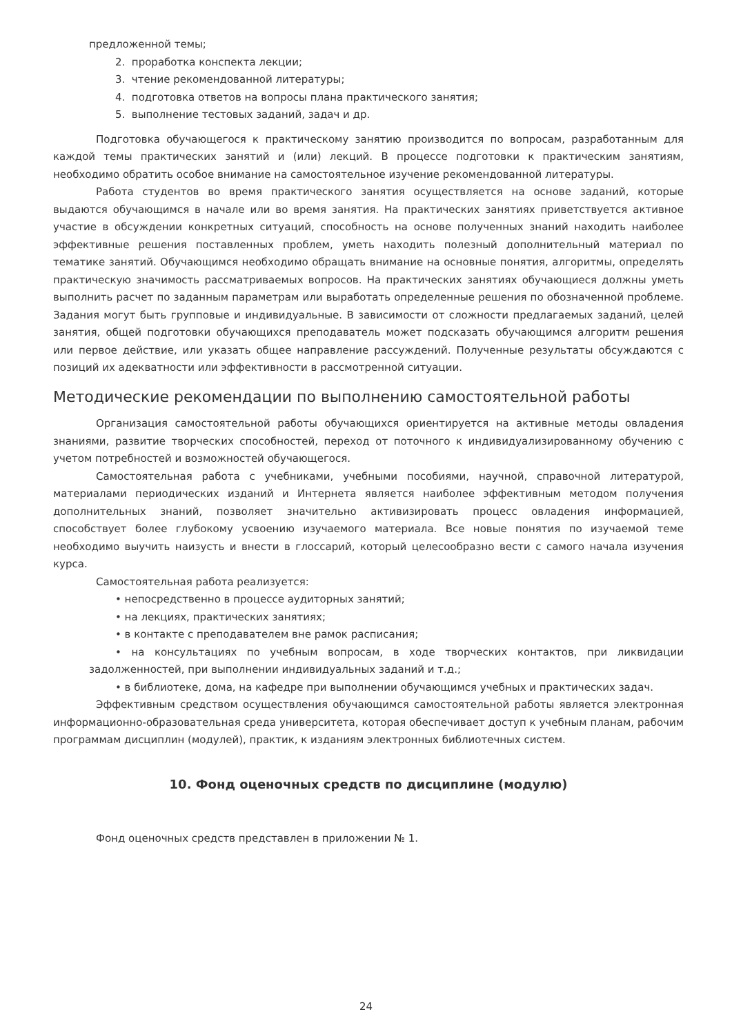предложенной темы;
2. проработка конспекта лекции;
3. чтение рекомендованной литературы;
4. подготовка ответов на вопросы плана практического занятия;
5. выполнение тестовых заданий, задач и др.
Подготовка обучающегося к практическому занятию производится по вопросам, разработанным для каждой темы практических занятий и (или) лекций. В процессе подготовки к практическим занятиям, необходимо обратить особое внимание на самостоятельное изучение рекомендованной литературы.
Работа студентов во время практического занятия осуществляется на основе заданий, которые выдаются обучающимся в начале или во время занятия. На практических занятиях приветствуется активное участие в обсуждении конкретных ситуаций, способность на основе полученных знаний находить наиболее эффективные решения поставленных проблем, уметь находить полезный дополнительный материал по тематике занятий. Обучающимся необходимо обращать внимание на основные понятия, алгоритмы, определять практическую значимость рассматриваемых вопросов. На практических занятиях обучающиеся должны уметь выполнить расчет по заданным параметрам или выработать определенные решения по обозначенной проблеме. Задания могут быть групповые и индивидуальные. В зависимости от сложности предлагаемых заданий, целей занятия, общей подготовки обучающихся преподаватель может подсказать обучающимся алгоритм решения или первое действие, или указать общее направление рассуждений. Полученные результаты обсуждаются с позиций их адекватности или эффективности в рассмотренной ситуации.
Методические рекомендации по выполнению самостоятельной работы
Организация самостоятельной работы обучающихся ориентируется на активные методы овладения знаниями, развитие творческих способностей, переход от поточного к индивидуализированному обучению с учетом потребностей и возможностей обучающегося.
Самостоятельная работа с учебниками, учебными пособиями, научной, справочной литературой, материалами периодических изданий и Интернета является наиболее эффективным методом получения дополнительных знаний, позволяет значительно активизировать процесс овладения информацией, способствует более глубокому усвоению изучаемого материала. Все новые понятия по изучаемой теме необходимо выучить наизусть и внести в глоссарий, который целесообразно вести с самого начала изучения курса.
Самостоятельная работа реализуется:
• непосредственно в процессе аудиторных занятий;
• на лекциях, практических занятиях;
• в контакте с преподавателем вне рамок расписания;
• на консультациях по учебным вопросам, в ходе творческих контактов, при ликвидации задолженностей, при выполнении индивидуальных заданий и т.д.;
• в библиотеке, дома, на кафедре при выполнении обучающимся учебных и практических задач.
Эффективным средством осуществления обучающимся самостоятельной работы является электронная информационно-образовательная среда университета, которая обеспечивает доступ к учебным планам, рабочим программам дисциплин (модулей), практик, к изданиям электронных библиотечных систем.
10. Фонд оценочных средств по дисциплине (модулю)
Фонд оценочных средств представлен в приложении № 1.
24